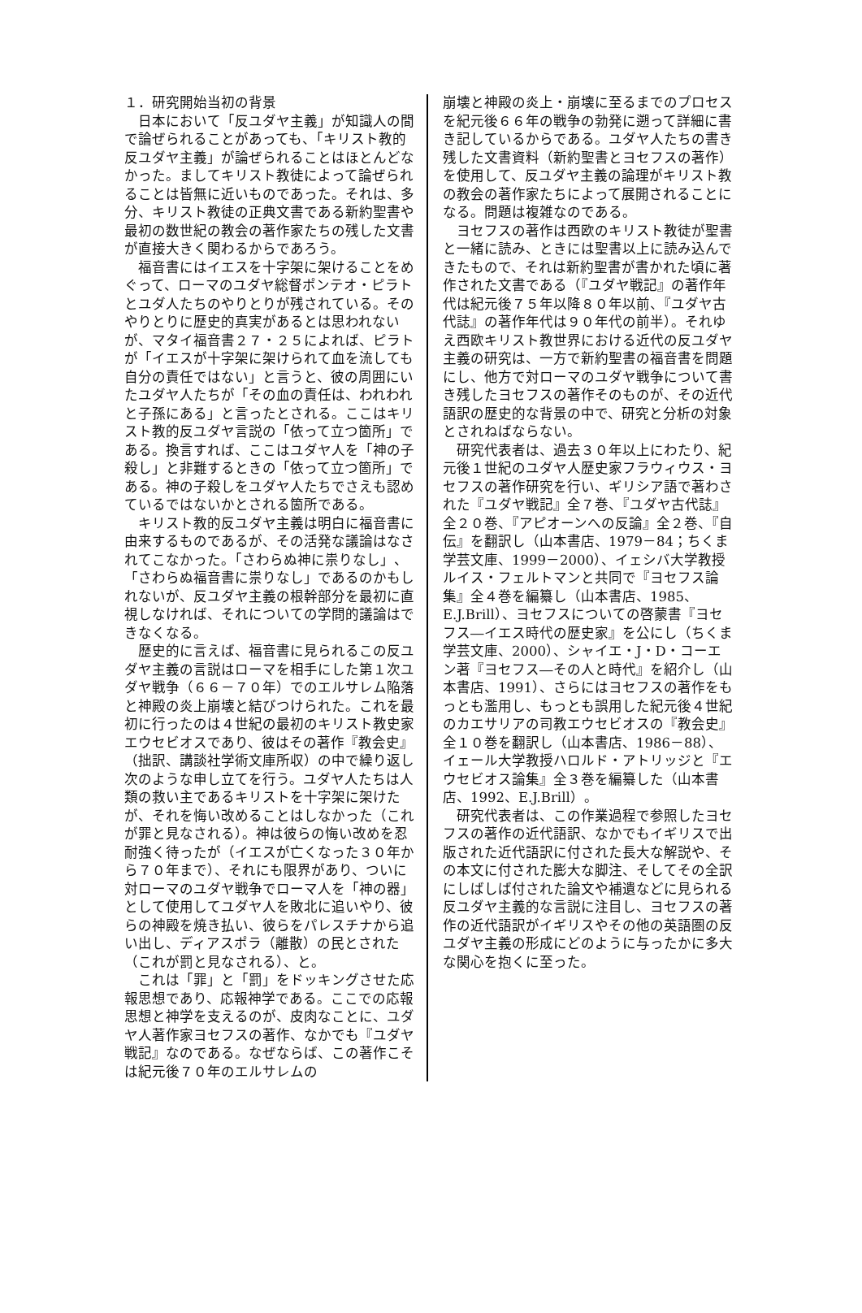１．研究開始当初の背景
日本において「反ユダヤ主義」が知識人の間で論ぜられることがあっても、「キリスト教的反ユダヤ主義」が論ぜられることはほとんどなかった。ましてキリスト教徒によって論ぜられることは皆無に近いものであった。それは、多分、キリスト教徒の正典文書である新約聖書や最初の数世紀の教会の著作家たちの残した文書が直接大きく関わるからであろう。
福音書にはイエスを十字架に架けることをめぐって、ローマのユダヤ総督ポンテオ・ピラトとユダ人たちのやりとりが残されている。そのやりとりに歴史的真実があるとは思われないが、マタイ福音書２７・２５によれば、ピラトが「イエスが十字架に架けられて血を流しても自分の責任ではない」と言うと、彼の周囲にいたユダヤ人たちが「その血の責任は、われわれと子孫にある」と言ったとされる。ここはキリスト教的反ユダヤ言説の「依って立つ箇所」である。換言すれば、ここはユダヤ人を「神の子殺し」と非難するときの「依って立つ箇所」である。神の子殺しをユダヤ人たちでさえも認めているではないかとされる箇所である。
キリスト教的反ユダヤ主義は明白に福音書に由来するものであるが、その活発な議論はなされてこなかった。「さわらぬ神に祟りなし」、「さわらぬ福音書に祟りなし」であるのかもしれないが、反ユダヤ主義の根幹部分を最初に直視しなければ、それについての学問的議論はできなくなる。
歴史的に言えば、福音書に見られるこの反ユダヤ主義の言説はローマを相手にした第１次ユダヤ戦争（６６－７０年）でのエルサレム陥落と神殿の炎上崩壊と結びつけられた。これを最初に行ったのは４世紀の最初のキリスト教史家エウセビオスであり、彼はその著作『教会史』（拙訳、講談社学術文庫所収）の中で繰り返し次のような申し立てを行う。ユダヤ人たちは人類の救い主であるキリストを十字架に架けたが、それを悔い改めることはしなかった（これが罪と見なされる）。神は彼らの悔い改めを忍耐強く待ったが（イエスが亡くなった３０年から７０年まで）、それにも限界があり、ついに対ローマのユダヤ戦争でローマ人を「神の器」として使用してユダヤ人を敗北に追いやり、彼らの神殿を焼き払い、彼らをパレスチナから追い出し、ディアスポラ（離散）の民とされた（これが罰と見なされる）、と。
これは「罪」と「罰」をドッキングさせた応報思想であり、応報神学である。ここでの応報思想と神学を支えるのが、皮肉なことに、ユダヤ人著作家ヨセフスの著作、なかでも『ユダヤ戦記』なのである。なぜならば、この著作こそは紀元後７０年のエルサレムの
崩壊と神殿の炎上・崩壊に至るまでのプロセスを紀元後６６年の戦争の勃発に遡って詳細に書き記しているからである。ユダヤ人たちの書き残した文書資料（新約聖書とヨセフスの著作）を使用して、反ユダヤ主義の論理がキリスト教の教会の著作家たちによって展開されることになる。問題は複雑なのである。
ヨセフスの著作は西欧のキリスト教徒が聖書と一緒に読み、ときには聖書以上に読み込んできたもので、それは新約聖書が書かれた頃に著作された文書である（『ユダヤ戦記』の著作年代は紀元後７５年以降８０年以前、『ユダヤ古代誌』の著作年代は９０年代の前半）。それゆえ西欧キリスト教世界における近代の反ユダヤ主義の研究は、一方で新約聖書の福音書を問題にし、他方で対ローマのユダヤ戦争について書き残したヨセフスの著作そのものが、その近代語訳の歴史的な背景の中で、研究と分析の対象とされねばならない。
研究代表者は、過去３０年以上にわたり、紀元後１世紀のユダヤ人歴史家フラウィウス・ヨセフスの著作研究を行い、ギリシア語で著わされた『ユダヤ戦記』全７巻、『ユダヤ古代誌』全２０巻、『アピオーンへの反論』全２巻、『自伝』を翻訳し（山本書店、1979－84；ちくま学芸文庫、1999－2000）、イェシバ大学教授ルイス・フェルトマンと共同で『ヨセフス論集』全４巻を編纂し（山本書店、1985、E.J.Brill）、ヨセフスについての啓蒙書『ヨセフス―イエス時代の歴史家』を公にし（ちくま学芸文庫、2000）、シャイエ・J・D・コーエン著『ヨセフス―その人と時代』を紹介し（山本書店、1991）、さらにはヨセフスの著作をもっとも濫用し、もっとも誤用した紀元後４世紀のカエサリアの司教エウセビオスの『教会史』全１０巻を翻訳し（山本書店、1986－88）、イェール大学教授ハロルド・アトリッジと『エウセビオス論集』全３巻を編纂した（山本書店、1992、E.J.Brill）。
研究代表者は、この作業過程で参照したヨセフスの著作の近代語訳、なかでもイギリスで出版された近代語訳に付された長大な解説や、その本文に付された膨大な脚注、そしてその全訳にしばしば付された論文や補遺などに見られる反ユダヤ主義的な言説に注目し、ヨセフスの著作の近代語訳がイギリスやその他の英語圏の反ユダヤ主義の形成にどのように与ったかに多大な関心を抱くに至った。